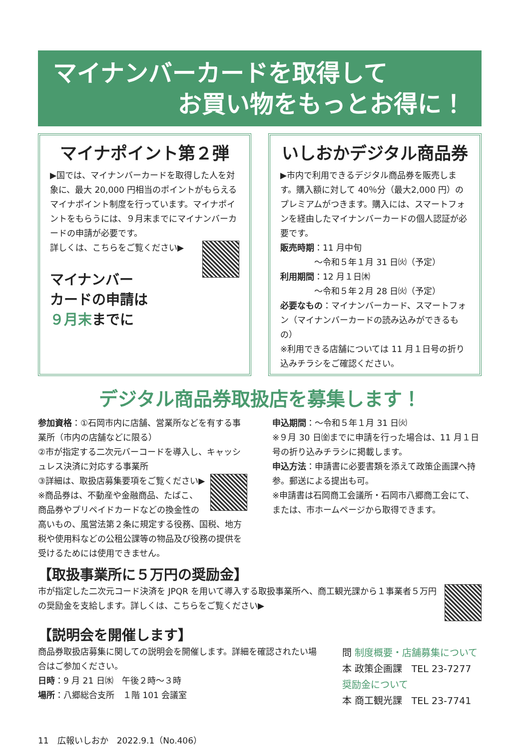マイナンバーカードを取得して
お買い物をもっとお得に！
マイナポイント第２弾
▶国では、マイナンバーカードを取得した人を対象に、最大 20,000 円相当のポイントがもらえるマイナポイント制度を行っています。マイナポイントをもらうには、９月末までにマイナンバーカードの申請が必要です。
詳しくは、こちらをご覧ください▶
マイナンバー
カードの申請は
９月末までに
いしおかデジタル商品券
▶市内で利用できるデジタル商品券を販売します。購入額に対して 40％分（最大2,000 円）のプレミアムがつきます。購入には、スマートフォンを経由したマイナンバーカードの個人認証が必要です。
販売時期：11 月中旬
　　　　～令和５年１月 31 日㈫（予定）
利用期間：12 月１日㈭
　　　　～令和５年２月 28 日㈫（予定）
必要なもの：マイナンバーカード、スマートフォン（マイナンバーカードの読み込みができるもの）
※利用できる店舗については 11 月１日号の折り込みチラシをご確認ください。
デジタル商品券取扱店を募集します！
参加資格：①石岡市内に店舗、営業所などを有する事業所（市内の店舗などに限る）
②市が指定する二次元バーコードを導入し、キャッシュレス決済に対応する事業所
③詳細は、取扱店募集要項をご覧ください▶
※商品券は、不動産や金融商品、たばこ、商品券やプリペイドカードなどの換金性の高いもの、風営法第２条に規定する役務、国税、地方税や使用料などの公租公課等の物品及び役務の提供を受けるためには使用できません。
申込期間：～令和５年１月 31 日㈫
※９月 30 日㈮までに申請を行った場合は、11 月１日号の折り込みチラシに掲載します。
申込方法：申請書に必要書類を添えて政策企画課へ持参。郵送による提出も可。
※申請書は石岡商工会議所・石岡市八郷商工会にて、または、市ホームページから取得できます。
【取扱事業所に５万円の奨励金】
市が指定した二次元コード決済を JPQR を用いて導入する取扱事業所へ、商工観光課から１事業者５万円の奨励金を支給します。詳しくは、こちらをご覧ください▶
【説明会を開催します】
商品券取扱店募集に関しての説明会を開催します。詳細を確認されたい場合はご参加ください。
日時：9 月 21 日㈬　午後２時～３時
場所：八郷総合支所　１階 101 会議室
問 制度概要・店舗募集について
本 政策企画課　TEL 23-7277
奨励金について
本 商工観光課　TEL 23-7741
11　広報いしおか　2022.9.1（No.406）